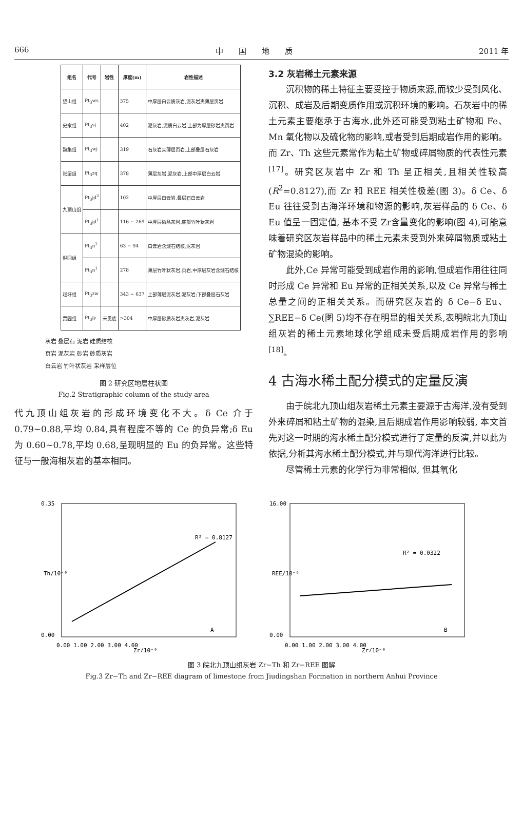666 中　　国　　地　　质 2011 年
| 组名 | 代号 | 岩性 | 厚度(m) | 岩性描述 |
| --- | --- | --- | --- | --- |
| 望山组 | Pt<sub>3</sub>ws | | 375 | 中厚层白云质灰岩,泥灰岩夹薄层页岩 |
| 史家组 | Pt<sub>3</sub>sj | | 402 | 泥灰岩,泥质白云岩,上部为厚层砂岩夹页岩 |
| 魏集组 | Pt<sub>3</sub>wj | | 319 | 石灰岩夹薄层页岩,上部叠层石灰岩 |
| 张渠组 | Pt<sub>3</sub>zq | | 378 | 薄层灰岩,泥灰岩,上部中厚层白云岩 |
| 九顶山组 | Pt<sub>3</sub>jd<sup>2</sup> | | 102 | 中厚层白云岩,叠层石白云岩 |
| | Pt<sub>3</sub>jd<sup>1</sup> | | 116 ~ 269 | 中厚层微晶灰岩,底部竹叶状灰岩 |
| 倪园组 | Pt<sub>3</sub>n<sup>2</sup> | | 63 ~ 94 | 白云岩含燧石结核,泥灰岩 |
| | Pt<sub>3</sub>n<sup>1</sup> | | 278 | 薄层竹叶状灰岩,页岩,中厚层灰岩含燧石结核 |
| 赵圩组 | Pt<sub>3</sub>zw | | 343 ~ 637 | 上部薄层泥灰岩,泥灰岩;下部叠层石灰岩 |
| 贾园组 | Pt<sub>3</sub>jy | 未见底 | >304 | 中厚层砂质灰岩夹灰岩,泥灰岩 |
灰岩 叠层石 泥岩 硅质结核
页岩 泥灰岩 砂岩 砂质灰岩
白云岩 竹叶状灰岩 采样层位
图 2 研究区地层柱状图
Fig.2 Stratigraphic column of the study area
代九顶山组灰岩的形成环境变化不大。δ Ce 介于 0.79~0.88,平均 0.84,具有程度不等的 Ce 的负异常;δ Eu 为 0.60~0.78,平均 0.68,呈现明显的 Eu 的负异常。这些特征与一般海相灰岩的基本相同。
3.2 灰岩稀土元素来源
沉积物的稀土特征主要受控于物质来源,而较少受到风化、沉积、成岩及后期变质作用或沉积环境的影响。石灰岩中的稀土元素主要继承于古海水,此外还可能受到粘土矿物和 Fe、Mn 氧化物以及硫化物的影响,或者受到后期成岩作用的影响。而 Zr、Th 这些元素常作为粘土矿物或碎屑物质的代表性元素<sup>[17]</sup>。研究区灰岩中 Zr 和 Th 呈正相关,且相关性较高(R<sup>2</sup>=0.8127),而 Zr 和 REE 相关性极差(图 3)。δ Ce、δ Eu 往往受到古海洋环境和物源的影响,灰岩样品的 δ Ce、δ Eu 值呈一固定值, 基本不受 Zr含量变化的影响(图 4),可能意味着研究区灰岩样品中的稀土元素未受到外来碎屑物质或粘土矿物混染的影响。
此外,Ce 异常可能受到成岩作用的影响,但成岩作用往往同时形成 Ce 异常和 Eu 异常的正相关关系,以及 Ce 异常与稀土总量之间的正相关关系。而研究区灰岩的 δ Ce−δ Eu、∑REE−δ Ce(图 5)均不存在明显的相关关系,表明皖北九顶山组灰岩的稀土元素地球化学组成未受后期成岩作用的影响<sup>[18]</sup>。
4 古海水稀土配分模式的定量反演
由于皖北九顶山组灰岩稀土元素主要源于古海洋,没有受到外来碎屑和粘土矿物的混染,且后期成岩作用影响较弱, 本文首先对这一时期的海水稀土配分模式进行了定量的反演,并以此为依据,分析其海水稀土配分模式,并与现代海洋进行比较。
尽管稀土元素的化学行为非常相似, 但其氧化
0.35
0.00
R² = 0.8127
A
0.00 1.00 2.00 3.00 4.00
Zr/10⁻⁶
Th/10⁻⁶
16.00
0.00
R² = 0.0322
B
0.00 1.00 2.00 3.00 4.00
Zr/10⁻⁶
REE/10⁻⁶
图 3 皖北九顶山组灰岩 Zr−Th 和 Zr−REE 图解
Fig.3 Zr−Th and Zr−REE diagram of limestone from Jiudingshan Formation in northern Anhui Province